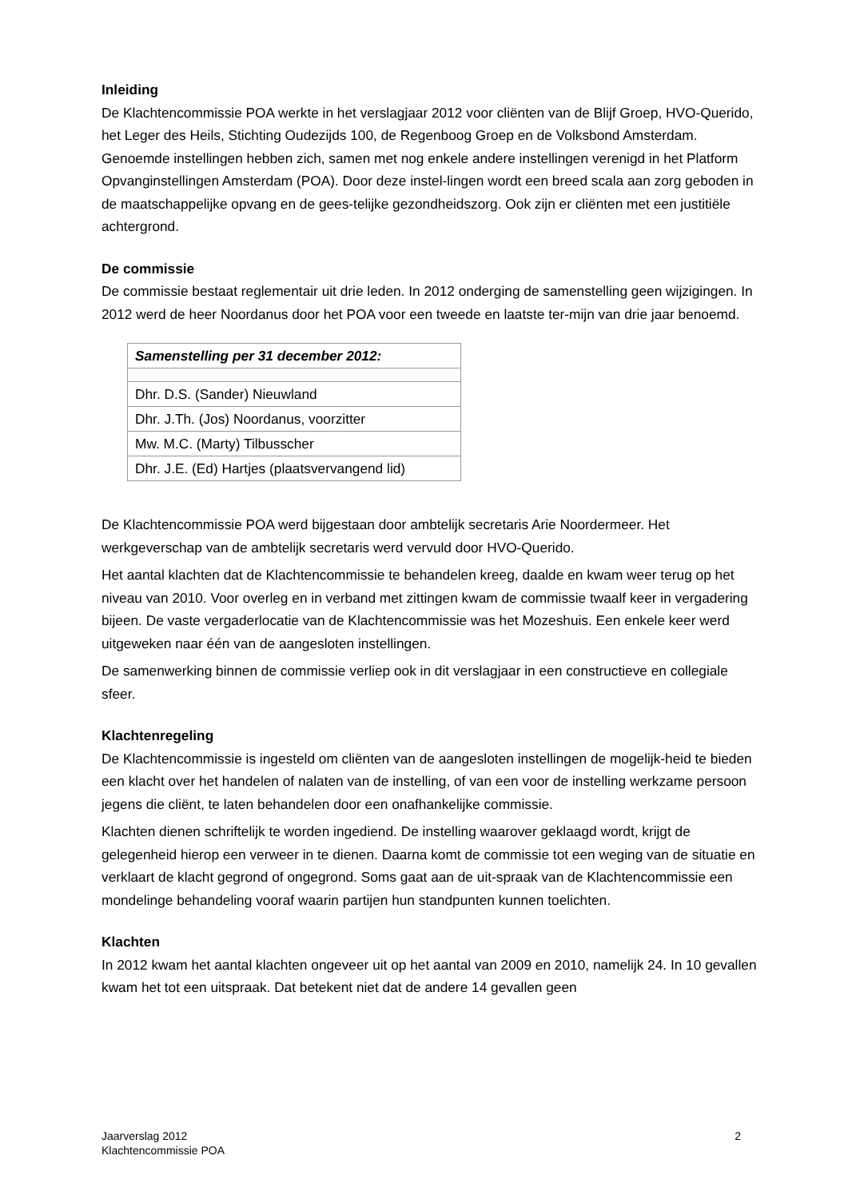Inleiding
De Klachtencommissie POA werkte in het verslagjaar 2012 voor cliënten van de Blijf Groep, HVO-Querido, het Leger des Heils, Stichting Oudezijds 100, de Regenboog Groep en de Volksbond Amsterdam. Genoemde instellingen hebben zich, samen met nog enkele andere instellingen verenigd in het Platform Opvanginstellingen Amsterdam (POA). Door deze instel-lingen wordt een breed scala aan zorg geboden in de maatschappelijke opvang en de gees-telijke gezondheidszorg. Ook zijn er cliënten met een justitiële achtergrond.
De commissie
De commissie bestaat reglementair uit drie leden. In 2012 onderging de samenstelling geen wijzigingen. In 2012 werd de heer Noordanus door het POA voor een tweede en laatste ter-mijn van drie jaar benoemd.
| Samenstelling per 31 december 2012: |
| Dhr. D.S. (Sander) Nieuwland |
| Dhr. J.Th. (Jos) Noordanus, voorzitter |
| Mw. M.C. (Marty) Tilbusscher |
| Dhr. J.E. (Ed) Hartjes (plaatsvervangend lid) |
De Klachtencommissie POA werd bijgestaan door ambtelijk secretaris Arie Noordermeer. Het werkgeverschap van de ambtelijk secretaris werd vervuld door HVO-Querido.
Het aantal klachten dat de Klachtencommissie te behandelen kreeg, daalde en kwam weer terug op het niveau van 2010. Voor overleg en in verband met zittingen kwam de commissie twaalf keer in vergadering bijeen. De vaste vergaderlocatie van de Klachtencommissie was het Mozeshuis. Een enkele keer werd uitgeweken naar één van de aangesloten instellingen.
De samenwerking binnen de commissie verliep ook in dit verslagjaar in een constructieve en collegiale sfeer.
Klachtenregeling
De Klachtencommissie is ingesteld om cliënten van de aangesloten instellingen de mogelijk-heid te bieden een klacht over het handelen of nalaten van de instelling, of van een voor de instelling werkzame persoon jegens die cliënt, te laten behandelen door een onafhankelijke commissie.
Klachten dienen schriftelijk te worden ingediend. De instelling waarover geklaagd wordt, krijgt de gelegenheid hierop een verweer in te dienen. Daarna komt de commissie tot een weging van de situatie en verklaart de klacht gegrond of ongegrond. Soms gaat aan de uit-spraak van de Klachtencommissie een mondelinge behandeling vooraf waarin partijen hun standpunten kunnen toelichten.
Klachten
In 2012 kwam het aantal klachten ongeveer uit op het aantal van 2009 en 2010, namelijk 24. In 10 gevallen kwam het tot een uitspraak. Dat betekent niet dat de andere 14 gevallen geen
Jaarverslag 2012
Klachtencommissie POA
2